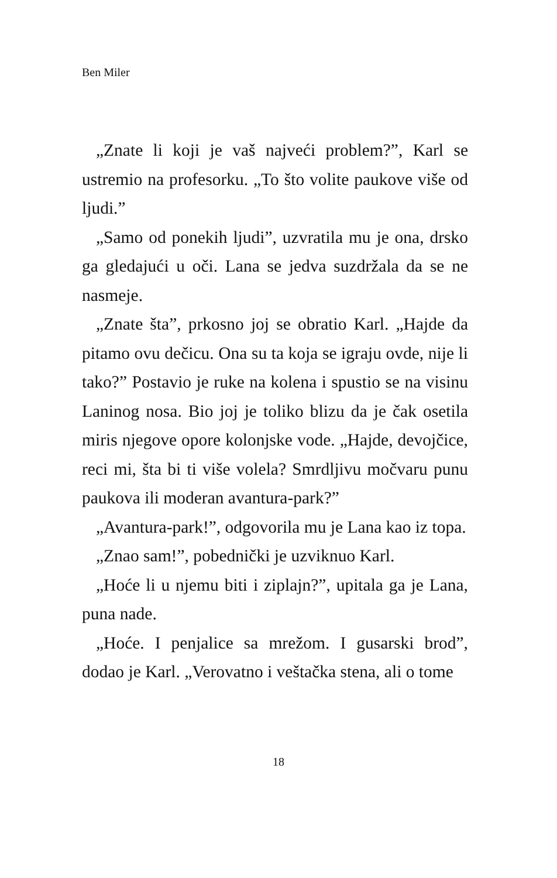Ben Miler
„Znate li koji je vaš najveći problem?”, Karl se ustremio na profesorku. „To što volite paukove više od ljudi.”
„Samo od ponekih ljudi”, uzvratila mu je ona, drsko ga gledajući u oči. Lana se jedva suzdržala da se ne nasmeje.
„Znate šta”, prkosno joj se obratio Karl. „Hajde da pitamo ovu dečicu. Ona su ta koja se igraju ovde, nije li tako?” Postavio je ruke na kolena i spustio se na visinu Laninog nosa. Bio joj je toliko blizu da je čak osetila miris njegove opore kolonjske vode. „Hajde, devojčice, reci mi, šta bi ti više volela? Smrdljivu močvaru punu paukova ili moderan avantura-park?”
„Avantura-park!”, odgovorila mu je Lana kao iz topa.
„Znao sam!”, pobednički je uzviknuo Karl.
„Hoće li u njemu biti i ziplajn?”, upitala ga je Lana, puna nade.
„Hoće. I penjalice sa mrežom. I gusarski brod”, dodao je Karl. „Verovatno i veštačka stena, ali o tome
18